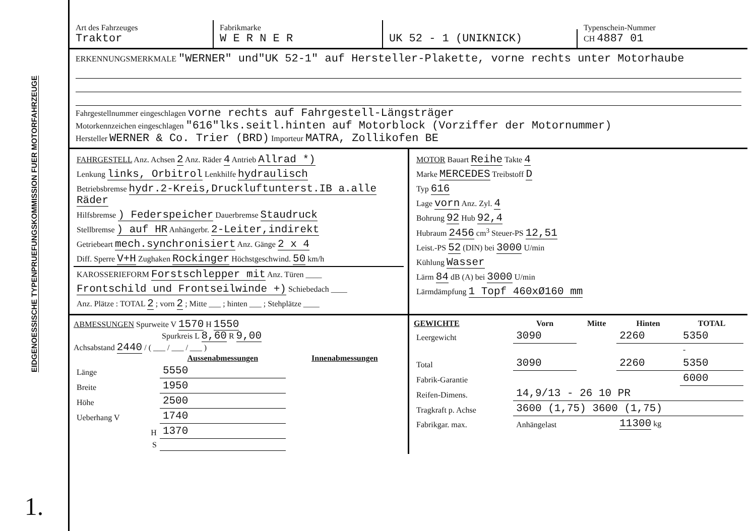EIDGENOESSISCHE TYPENPRUEFUNGSKOMMISSION FUER MOTORFAHRZEUGE
1.
Art des Fahrzeuges
Traktor
Fabrikmarke
W E R N E R
UK 52 - 1 (UNIKNICK)
Typenschein-Nummer
CH 4887 01
ERKENNUNGSMERKMALE "WERNER" und"UK 52-1" auf Hersteller-Plakette, vorne rechts unter Motorhaube
Fahrgestellnummer eingeschlagen vorne rechts auf Fahrgestell-Längsträger
Motorkennzeichen eingeschlagen "616"lks.seitl.hinten auf Motorblock (Vorziffer der Motornummer)
Hersteller WERNER & Co. Trier (BRD) Importeur MATRA, Zollikofen BE
| FAHRGESTELL Anz. Achsen 2 Anz. Räder 4 Antrieb Allrad *) |
| Lenkung links, Orbitrol Lenkhilfe hydraulisch |
| Betriebsbremse hydr.2-Kreis,Druckluftunterst.IB a.alle Räder |
| Hilfsbremse ) Federspeicher Dauerbremse Staudruck |
| Stellbremse ) auf HR Anhängerbr. 2-Leiter,indirekt |
| Getriebeart mech.synchronisiert Anz. Gänge 2 x 4 |
| Diff. Sperre V+H Zughaken Rockinger Höchstgeschwind. 50 km/h |
| KAROSSERIEFORM Forstschlepper mit Anz. Türen ____ |
| Frontschild und Frontseilwinde +) Schiebedach ____ |
| Anz. Plätze : TOTAL 2 ; vorn 2 ; Mitte ___ ; hinten ___ ; Stehplätze ____ |
| MOTOR Bauart Reihe Takte 4 |
| Marke MERCEDES Treibstoff D |
| Typ 616 |
| Lage vorn Anz. Zyl. 4 |
| Bohrung 92 Hub 92,4 |
| Hubraum 2456 cm<sup>3</sup> Steuer-PS 12,51 |
| Leist.-PS 52 (DIN) bei 3000 U/min |
| Kühlung Wasser |
| Lärm 84 dB (A) bei 3000 U/min |
| Lärmdämpfung 1 Topf 460xØ160 mm |
ABMESSUNGEN Spurweite V 1570 H 1550
Spurkreis L 8,60 R 9,00
Achsabstand 2440 / ( ___ / ___ / ___ )
| | Aussenabmessungen | Innenabmessungen |
| --- | --- | --- |
| Länge | 5550 | |
| Breite | 1950 | |
| Höhe | 2500 | |
| Ueberhang V | 1740 | |
| H | 1370 | |
| S | | |
| GEWICHTE | Vorn | Mitte | Hinten | TOTAL |
| --- | --- | --- | --- | --- |
| Leergewicht | 3090 | | 2260 | 5350 |
| | | | | - |
| Total | 3090 | | 2260 | 5350 |
| Fabrik-Garantie | | | | 6000 |
| Reifen-Dimens. | 14,9/13 - 26 10 PR | | | |
| Tragkraft p. Achse | 3600 (1,75) 3600 (1,75) | | | |
| Fabrikgar. max. | Anhängelast | | 11300 kg | |